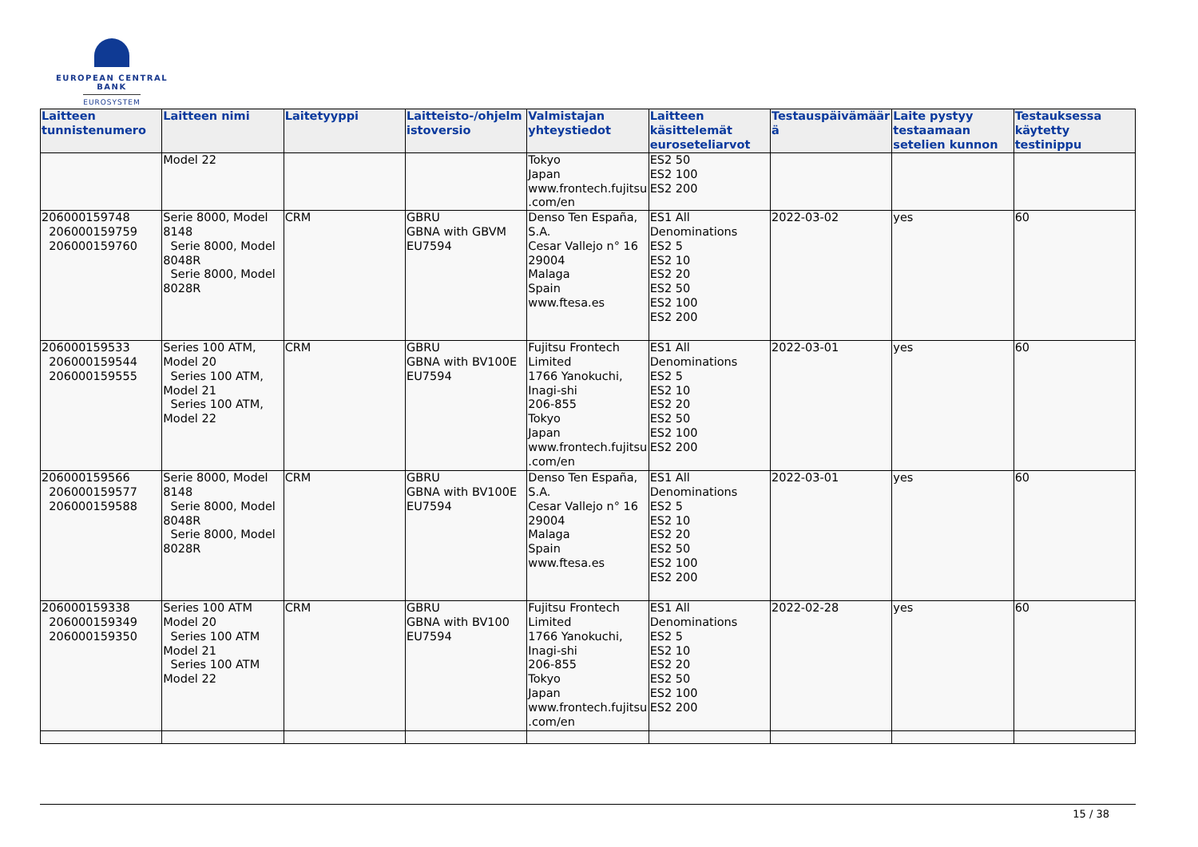EUROPEAN CENTRAL BANK
EUROSYSTEM
| Laitteen tunnistenumero | Laitteen nimi | Laitetyyppi | Laitteisto-/ohjelmistoversio | Valmistajan yhteystiedot | Laitteen käsittelemät euroseteliarvot | Testauspäivämäärä | Laite pystyy testaamaan setelien kunnon | Testauksessa käytetty testinippu |
| --- | --- | --- | --- | --- | --- | --- | --- | --- |
| | Model 22 | | | Tokyo Japan www.frontech.fujitsu.com/en | ES2 50 ES2 100 ES2 200 | | | |
| 206000159748 206000159759 206000159760 | Serie 8000, Model 8148 Serie 8000, Model 8048R Serie 8000, Model 8028R | CRM | GBRU GBNA with GBVM EU7594 | Denso Ten España, S.A. Cesar Vallejo n° 16 29004 Malaga Spain www.ftesa.es | ES1 All Denominations ES2 5 ES2 10 ES2 20 ES2 50 ES2 100 ES2 200 | 2022-03-02 | yes | 60 |
| 206000159533 206000159544 206000159555 | Series 100 ATM, Model 20 Series 100 ATM, Model 21 Series 100 ATM, Model 22 | CRM | GBRU GBNA with BV100E EU7594 | Fujitsu Frontech Limited 1766 Yanokuchi, Inagi-shi 206-855 Tokyo Japan www.frontech.fujitsu.com/en | ES1 All Denominations ES2 5 ES2 10 ES2 20 ES2 50 ES2 100 ES2 200 | 2022-03-01 | yes | 60 |
| 206000159566 206000159577 206000159588 | Serie 8000, Model 8148 Serie 8000, Model 8048R Serie 8000, Model 8028R | CRM | GBRU GBNA with BV100E EU7594 | Denso Ten España, S.A. Cesar Vallejo n° 16 29004 Malaga Spain www.ftesa.es | ES1 All Denominations ES2 5 ES2 10 ES2 20 ES2 50 ES2 100 ES2 200 | 2022-03-01 | yes | 60 |
| 206000159338 206000159349 206000159350 | Series 100 ATM Model 20 Series 100 ATM Model 21 Series 100 ATM Model 22 | CRM | GBRU GBNA with BV100 EU7594 | Fujitsu Frontech Limited 1766 Yanokuchi, Inagi-shi 206-855 Tokyo Japan www.frontech.fujitsu.com/en | ES1 All Denominations ES2 5 ES2 10 ES2 20 ES2 50 ES2 100 ES2 200 | 2022-02-28 | yes | 60 |
15 / 38